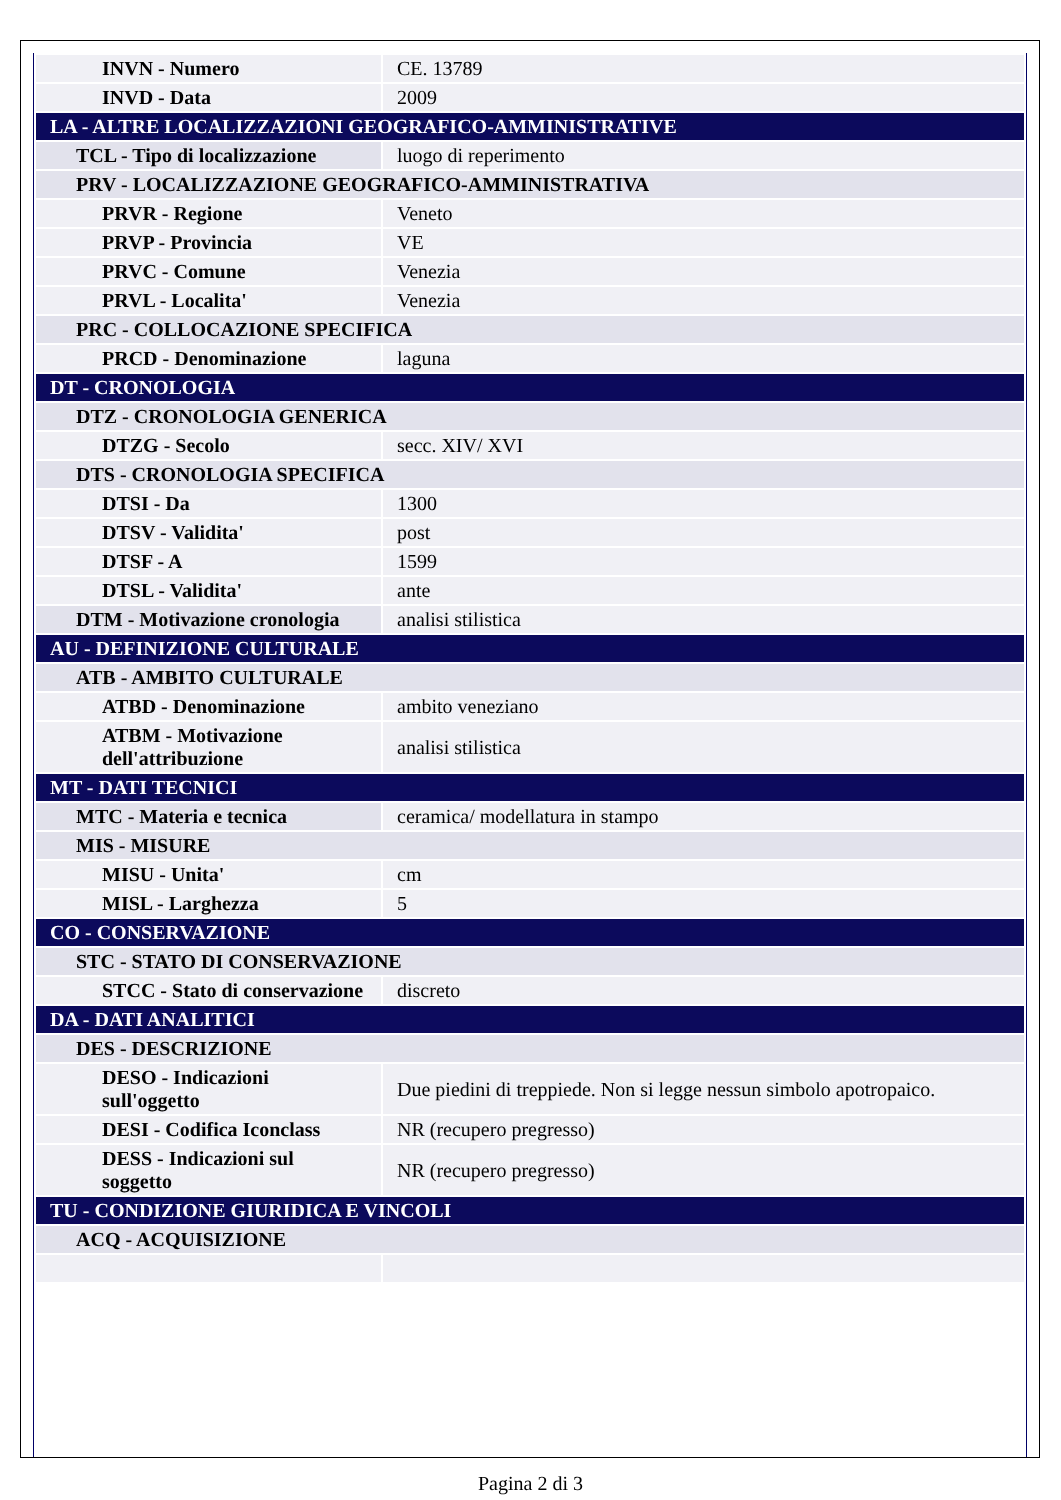| INVN - Numero | CE. 13789 |
| INVD - Data | 2009 |
| LA - ALTRE LOCALIZZAZIONI GEOGRAFICO-AMMINISTRATIVE | |
| TCL - Tipo di localizzazione | luogo di reperimento |
| PRV - LOCALIZZAZIONE GEOGRAFICO-AMMINISTRATIVA | |
| PRVR - Regione | Veneto |
| PRVP - Provincia | VE |
| PRVC - Comune | Venezia |
| PRVL - Localita' | Venezia |
| PRC - COLLOCAZIONE SPECIFICA | |
| PRCD - Denominazione | laguna |
| DT - CRONOLOGIA | |
| DTZ - CRONOLOGIA GENERICA | |
| DTZG - Secolo | secc. XIV/ XVI |
| DTS - CRONOLOGIA SPECIFICA | |
| DTSI - Da | 1300 |
| DTSV - Validita' | post |
| DTSF - A | 1599 |
| DTSL - Validita' | ante |
| DTM - Motivazione cronologia | analisi stilistica |
| AU - DEFINIZIONE CULTURALE | |
| ATB - AMBITO CULTURALE | |
| ATBD - Denominazione | ambito veneziano |
| ATBM - Motivazione dell'attribuzione | analisi stilistica |
| MT - DATI TECNICI | |
| MTC - Materia e tecnica | ceramica/ modellatura in stampo |
| MIS - MISURE | |
| MISU - Unita' | cm |
| MISL - Larghezza | 5 |
| CO - CONSERVAZIONE | |
| STC - STATO DI CONSERVAZIONE | |
| STCC - Stato di conservazione | discreto |
| DA - DATI ANALITICI | |
| DES - DESCRIZIONE | |
| DESO - Indicazioni sull'oggetto | Due piedini di treppiede. Non si legge nessun simbolo apotropaico. |
| DESI - Codifica Iconclass | NR (recupero pregresso) |
| DESS - Indicazioni sul soggetto | NR (recupero pregresso) |
| TU - CONDIZIONE GIURIDICA E VINCOLI | |
| ACQ - ACQUISIZIONE | |
Pagina 2 di 3